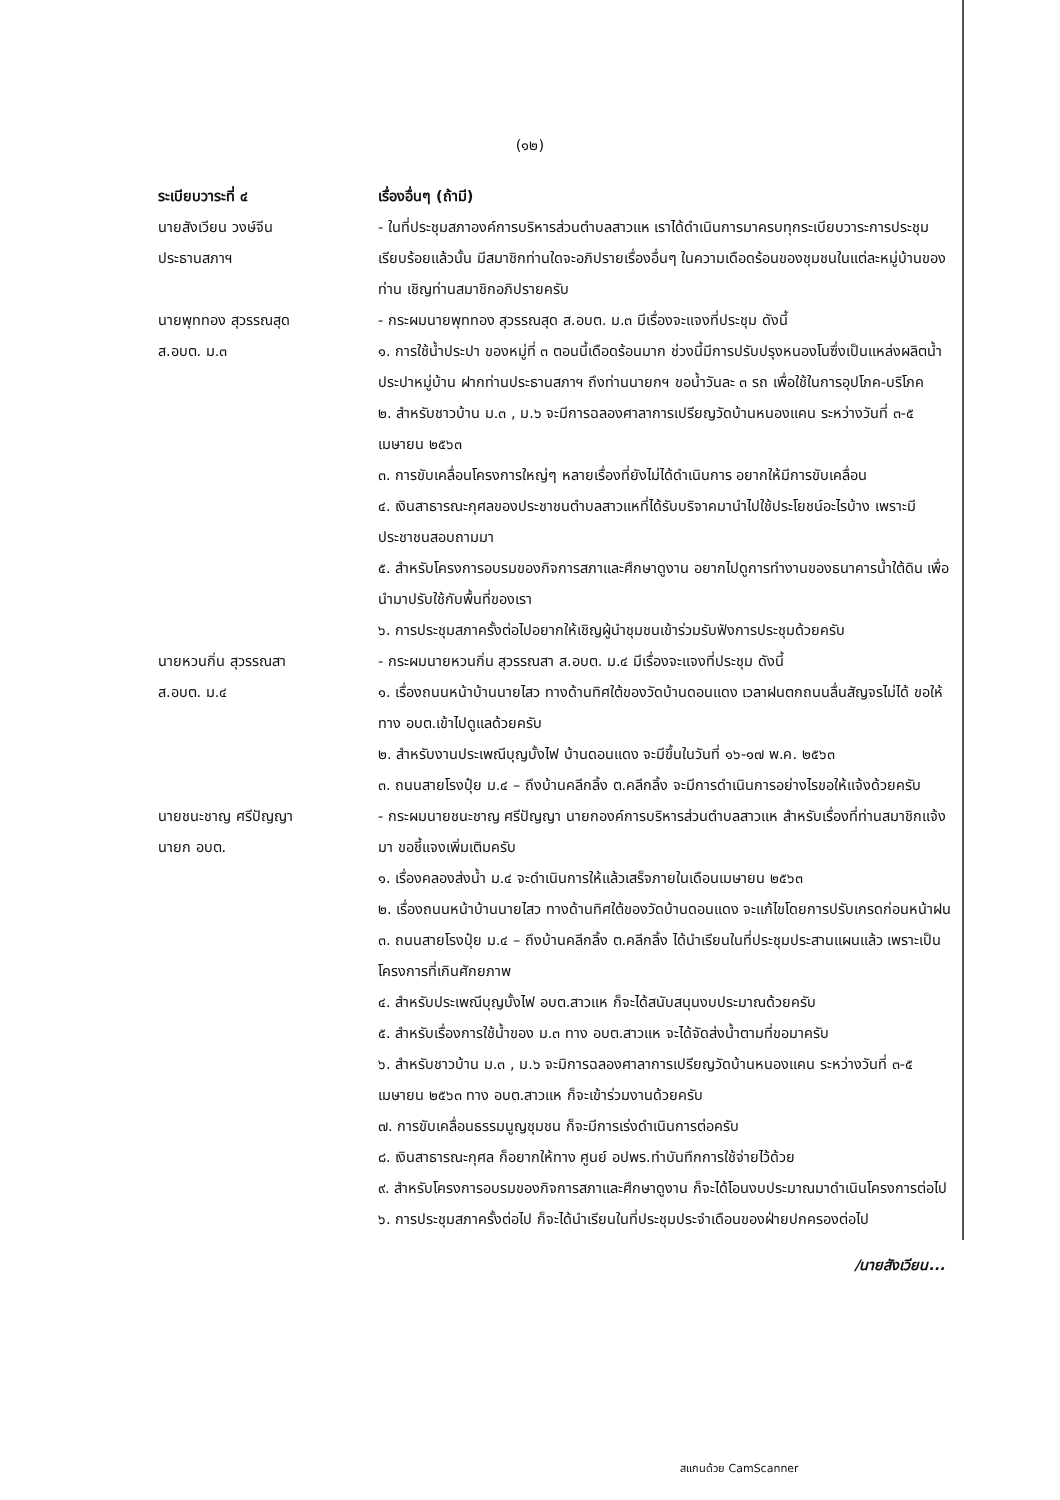(๑๒)
ระเบียบวาระที่ ๔
นายสังเวียน วงษ์จีน
ประธานสภาฯ
เรื่องอื่นๆ (ถ้ามี)
- ในที่ประชุมสภาองค์การบริหารส่วนตำบลสาวแห เราได้ดำเนินการมาครบทุกระเบียบวาระการประชุมเรียบร้อยแล้วนั้น มีสมาชิกท่านใดจะอภิปรายเรื่องอื่นๆ ในความเดือดร้อนของชุมชนในแต่ละหมู่บ้านของท่าน เชิญท่านสมาชิกอภิปรายครับ
นายพุททอง สุวรรณสุด
ส.อบต. ม.๓
- กระผมนายพุททอง สุวรรณสุด ส.อบต. ม.๓ มีเรื่องจะแจงที่ประชุม ดังนี้
๑. การใช้น้ำประปา ของหมู่ที่ ๓ ตอนนี้เดือดร้อนมาก ช่วงนี้มีการปรับปรุงหนองโนซึ่งเป็นแหล่งผลิตน้ำประปาหมู่บ้าน ฝากท่านประธานสภาฯ ถึงท่านนายกฯ ขอน้ำวันละ ๓ รถ เพื่อใช้ในการอุปโภค-บริโภค
๒. สำหรับชาวบ้าน ม.๓ , ม.๖ จะมีการฉลองศาลาการเปรียญวัดบ้านหนองแคน ระหว่างวันที่ ๓-๕ เมษายน ๒๕๖๓
๓. การขับเคลื่อนโครงการใหญ่ๆ หลายเรื่องที่ยังไม่ได้ดำเนินการ อยากให้มีการขับเคลื่อน
๔. เงินสาธารณะกุศลของประชาชนตำบลสาวแหที่ได้รับบริจาคมานำไปใช้ประโยชน์อะไรบ้าง เพราะมีประชาชนสอบถามมา
๕. สำหรับโครงการอบรมของกิจการสภาและศึกษาดูงาน อยากไปดูการทำงานของธนาคารน้ำใต้ดิน เพื่อนำมาปรับใช้กับพื้นที่ของเรา
๖. การประชุมสภาครั้งต่อไปอยากให้เชิญผู้นำชุมชนเข้าร่วมรับฟังการประชุมด้วยครับ
นายหวนกิ่น สุวรรณสา
ส.อบต. ม.๔
- กระผมนายหวนกิ่น สุวรรณสา ส.อบต. ม.๔ มีเรื่องจะแจงที่ประชุม ดังนี้
๑. เรื่องถนนหน้าบ้านนายไสว ทางด้านทิศใต้ของวัดบ้านดอนแดง เวลาฝนตกถนนลื่นสัญจรไม่ได้ ขอให้ทาง อบต.เข้าไปดูแลด้วยครับ
๒. สำหรับงานประเพณีบุญบั้งไฟ บ้านดอนแดง จะมีขึ้นในวันที่ ๑๖-๑๗ พ.ค. ๒๕๖๓
๓. ถนนสายโรงปุ๋ย ม.๔ – ถึงบ้านคลีกลิ้ง ต.คลีกลิ้ง จะมีการดำเนินการอย่างไรขอให้แจ้งด้วยครับ
นายชนะชาญ ศรีปัญญา
นายก อบต.
- กระผมนายชนะชาญ ศรีปัญญา นายกองค์การบริหารส่วนตำบลสาวแห สำหรับเรื่องที่ท่านสมาชิกแจ้งมา ขอชี้แจงเพิ่มเติมครับ
๑. เรื่องคลองส่งน้ำ ม.๔ จะดำเนินการให้แล้วเสร็จภายในเดือนเมษายน ๒๕๖๓
๒. เรื่องถนนหน้าบ้านนายไสว ทางด้านทิศใต้ของวัดบ้านดอนแดง จะแก้ไขโดยการปรับเกรดก่อนหน้าฝน
๓. ถนนสายโรงปุ๋ย ม.๔ – ถึงบ้านคลีกลิ้ง ต.คลีกลิ้ง ได้นำเรียนในที่ประชุมประสานแผนแล้ว เพราะเป็นโครงการที่เกินศักยภาพ
๔. สำหรับประเพณีบุญบั้งไฟ อบต.สาวแห ก็จะได้สนับสนุนงบประมาณด้วยครับ
๕. สำหรับเรื่องการใช้น้ำของ ม.๓ ทาง อบต.สาวแห จะได้จัดส่งน้ำตามที่ขอมาครับ
๖. สำหรับชาวบ้าน ม.๓ , ม.๖ จะมิการฉลองศาลาการเปรียญวัดบ้านหนองแคน ระหว่างวันที่ ๓-๕ เมษายน ๒๕๖๓ ทาง อบต.สาวแห ก็จะเข้าร่วมงานด้วยครับ
๗. การขับเคลื่อนธรรมนูญชุมชน ก็จะมีการเร่งดำเนินการต่อครับ
๘. เงินสาธารณะกุศล ก็อยากให้ทาง ศูนย์ อปพร.ทำบันทึกการใช้จ่ายไว้ด้วย
๙. สำหรับโครงการอบรมของกิจการสภาและศึกษาดูงาน ก็จะได้โอนงบประมาณมาดำเนินโครงการต่อไป
๖. การประชุมสภาครั้งต่อไป ก็จะได้นำเรียนในที่ประชุมประจำเดือนของฝ่ายปกครองต่อไป
/นายสังเวียน...
สแกนด้วย CamScanner